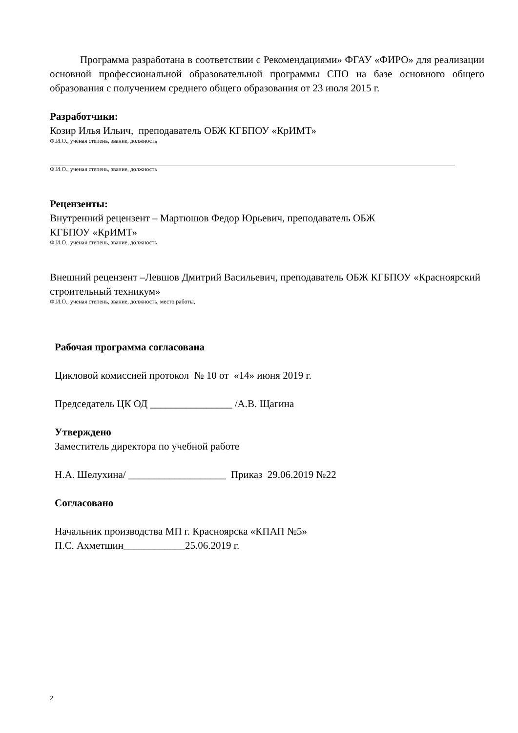Программа разработана в соответствии с Рекомендациями» ФГАУ «ФИРО» для реализации основной профессиональной образовательной программы СПО на базе основного общего образования с получением среднего общего образования от 23 июля 2015 г.
Разработчики:
Козир Илья Ильич, преподаватель ОБЖ КГБПОУ «КрИМТ»
Ф.И.О., ученая степень, звание, должность
Ф.И.О., ученая степень, звание, должность
Рецензенты:
Внутренний рецензент – Мартюшов Федор Юрьевич, преподаватель ОБЖ
КГБПОУ «КрИМТ»
Ф.И.О., ученая степень, звание, должность
Внешний рецензент –Левшов Дмитрий Васильевич, преподаватель ОБЖ КГБПОУ «Красноярский строительный техникум»
Ф.И.О., ученая степень, звание, должность, место работы,
Рабочая программа согласована
Цикловой комиссией протокол № 10 от «14» июня 2019 г.
Председатель ЦК ОД ________________ /А.В. Щагина
Утверждено
Заместитель директора по учебной работе
Н.А. Шелухина/ ___________________ Приказ 29.06.2019 №22
Согласовано
Начальник производства МП г. Красноярска «КПАП №5»
П.С. Ахметшин____________25.06.2019 г.
2